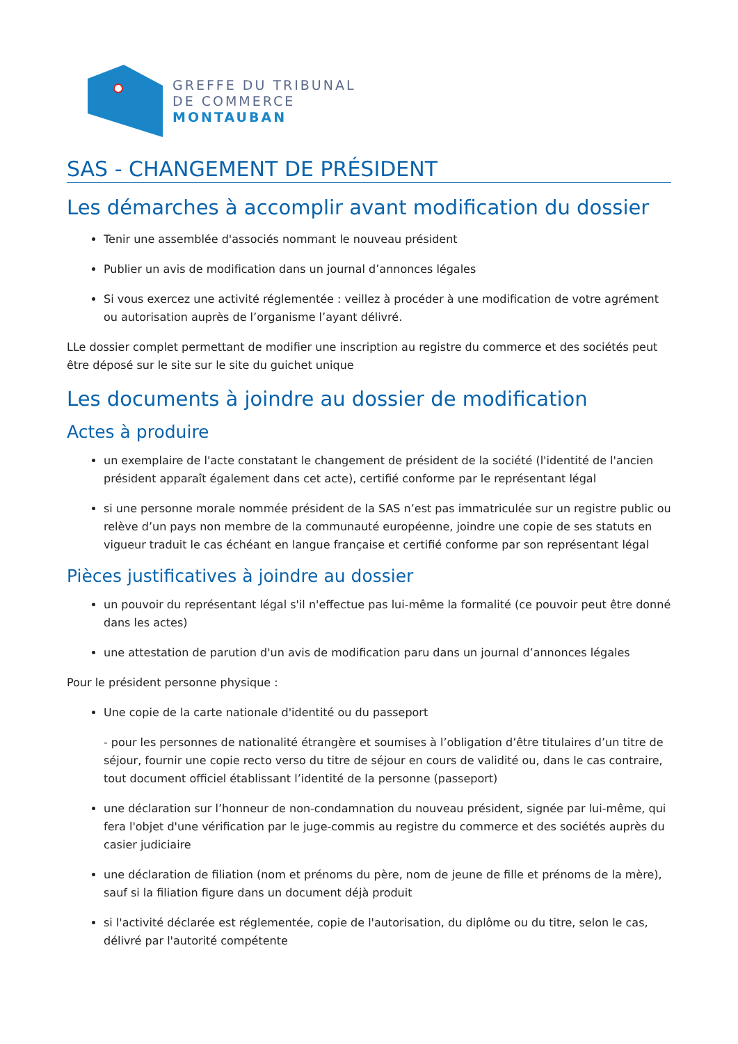GREFFE DU TRIBUNAL
DE COMMERCE
MONTAUBAN
SAS - CHANGEMENT DE PRÉSIDENT
Les démarches à accomplir avant modification du dossier
Tenir une assemblée d'associés nommant le nouveau président
Publier un avis de modification dans un journal d’annonces légales
Si vous exercez une activité réglementée : veillez à procéder à une modification de votre agrément ou autorisation auprès de l’organisme l’ayant délivré.
LLe dossier complet permettant de modifier une inscription au registre du commerce et des sociétés peut être déposé sur le site sur le site du guichet unique
Les documents à joindre au dossier de modification
Actes à produire
un exemplaire de l'acte constatant le changement de président de la société (l'identité de l'ancien président apparaît également dans cet acte), certifié conforme par le représentant légal
si une personne morale nommée président de la SAS n’est pas immatriculée sur un registre public ou relève d’un pays non membre de la communauté européenne, joindre une copie de ses statuts en vigueur traduit le cas échéant en langue française et certifié conforme par son représentant légal
Pièces justificatives à joindre au dossier
un pouvoir du représentant légal s'il n'effectue pas lui-même la formalité (ce pouvoir peut être donné dans les actes)
une attestation de parution d'un avis de modification paru dans un journal d’annonces légales
Pour le président personne physique :
Une copie de la carte nationale d'identité ou du passeport
- pour les personnes de nationalité étrangère et soumises à l’obligation d’être titulaires d’un titre de séjour, fournir une copie recto verso du titre de séjour en cours de validité ou, dans le cas contraire, tout document officiel établissant l’identité de la personne (passeport)
une déclaration sur l’honneur de non-condamnation du nouveau président, signée par lui-même, qui fera l'objet d'une vérification par le juge-commis au registre du commerce et des sociétés auprès du casier judiciaire
une déclaration de filiation (nom et prénoms du père, nom de jeune de fille et prénoms de la mère), sauf si la filiation figure dans un document déjà produit
si l'activité déclarée est réglementée, copie de l'autorisation, du diplôme ou du titre, selon le cas, délivré par l'autorité compétente